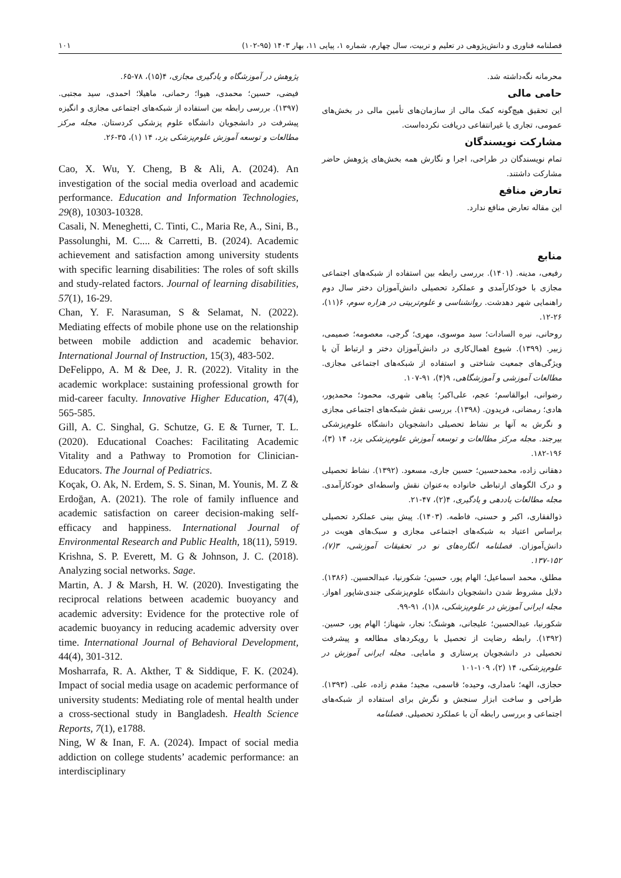فصلنامه فناوری و دانش‌پژوهی در تعلیم و تربیت، سال چهارم، شماره ۱، پیاپی ۱۱، بهار ۱۴۰۳ (۹۵-۱۰۲) ۱۰۱
محرمانه نگه‌داشته شد.
حامی مالی
این تحقیق هیچ‌گونه کمک مالی از سازمان‌های تأمین مالی در بخش‌های عمومی، تجاری یا غیرانتفاعی دریافت نکرده‌است.
مشارکت نویسندگان
تمام نویسندگان در طراحی، اجرا و نگارش همه بخش‌های پژوهش حاضر مشارکت داشتند.
تعارض منافع
این مقاله تعارض منافع ندارد.
منابع
رفیعی، مدینه. (۱۴۰۱). بررسی رابطه بین استفاده از شبکه‌های اجتماعی مجازی با خودکارآمدی و عملکرد تحصیلی دانش‌آموزان دختر سال دوم راهنمایی شهر دهدشت. روانشناسی و علوم‌تربیتی در هزاره سوم، ۶(۱۱)، ۲۶-۱۲.
روحانی، نیره السادات؛ سید موسوی، مهری؛ گرجی، معصومه؛ صمیمی، زبیر. (۱۳۹۹). شیوع اهمال‌کاری در دانش‌آموزان دختر و ارتباط آن با ویژگی‌های جمعیت شناختی و استفاده از شبکه‌های اجتماعی مجازی. مطالعات آموزشی و آموزشگاهی، ۹(۴)، ۹۱-۱۰۷.
رضوانی، ابوالقاسم؛ عجم، علی‌اکبر؛ پناهی شهری، محمود؛ محمدپور، هادی؛ رمضانی، فریدون. (۱۳۹۸). بررسی نقش شبکه‌های اجتماعی مجازی و نگرش به آنها بر نشاط تحصیلی دانشجویان دانشگاه علوم‌پزشکی بیرجند. مجله مرکز مطالعات و توسعه آموزش علوم‌پزشکی یزد، ۱۴ (۳)، ۱۹۶-۱۸۲.
دهقانی زاده، محمدحسین؛ حسین جاری، مسعود. (۱۳۹۲). نشاط تحصیلی و درک الگوهای ارتباطی خانواده به‌عنوان نقش واسطه‌ای خودکارآمدی. مجله مطالعات یاددهی و یادگیری، ۴(۲)، ۴۷-۲۱.
ذوالفقاری، اکبر و حسنی، فاطمه. (۱۴۰۳). پیش بینی عملکرد تحصیلی براساس اعتیاد به شبکه‌های اجتماعی مجازی و سبک‌های هویت در دانش‌آموزان. فصلنامه انگاره‌های نو در تحقیقات آموزشی، ۳(۷)، ۱۵۲-۱۳۷.
مطلق، محمد اسماعیل؛ الهام پور، حسین؛ شکورنیا، عبدالحسین. (۱۳۸۶). دلایل مشروط شدن دانشجویان دانشگاه علوم‌پزشکی جندی‌شاپور اهواز. مجله ایرانی آموزش در علوم‌پزشکی، ۸(۱)، ۹۱-۹۹.
شکورنیا، عبدالحسین؛ علیجانی، هوشنگ؛ نجار، شهناز؛ الهام پور، حسین. (۱۳۹۲). رابطه رضایت از تحصیل با رویکردهای مطالعه و پیشرفت تحصیلی در دانشجویان پرستاری و مامایی. مجله ایرانی آموزش در علوم‌پزشکی، ۱۴ (۲)، ۱۰۹-۱۰۱
حجازی، الهه؛ نامداری، وحیده؛ قاسمی، مجید؛ مقدم زاده، علی. (۱۳۹۳). طراحی و ساخت ابزار سنجش و نگرش برای استفاده از شبکه‌های اجتماعی و بررسی رابطه آن با عملکرد تحصیلی. فصلنامه
پژوهش در آموزشگاه و یادگیری مجازی، ۴(۱۵)، ۷۸-۶۵.
فیضی، حسین؛ محمدی، هیوا؛ رحمانی، ماهیلا؛ احمدی، سید مجتبی. (۱۳۹۷). بررسی رابطه بین استفاده از شبکه‌های اجتماعی مجازی و انگیزه پیشرفت در دانشجویان دانشگاه علوم پزشکی کردستان. مجله مرکز مطالعات و توسعه آموزش علوم‌پزشکی یزد، ۱۴ (۱)، ۳۵-۲۶.
Cao, X. Wu, Y. Cheng, B & Ali, A. (2024). An investigation of the social media overload and academic performance. Education and Information Technologies, 29(8), 10303-10328.
Casali, N. Meneghetti, C. Tinti, C., Maria Re, A., Sini, B., Passolunghi, M. C.... & Carretti, B. (2024). Academic achievement and satisfaction among university students with specific learning disabilities: The roles of soft skills and study-related factors. Journal of learning disabilities, 57(1), 16-29.
Chan, Y. F. Narasuman, S & Selamat, N. (2022). Mediating effects of mobile phone use on the relationship between mobile addiction and academic behavior. International Journal of Instruction, 15(3), 483-502.
DeFelippo, A. M & Dee, J. R. (2022). Vitality in the academic workplace: sustaining professional growth for mid-career faculty. Innovative Higher Education, 47(4), 565-585.
Gill, A. C. Singhal, G. Schutze, G. E & Turner, T. L. (2020). Educational Coaches: Facilitating Academic Vitality and a Pathway to Promotion for Clinician-Educators. The Journal of Pediatrics.
Koçak, O. Ak, N. Erdem, S. S. Sinan, M. Younis, M. Z & Erdoğan, A. (2021). The role of family influence and academic satisfaction on career decision-making self-efficacy and happiness. International Journal of Environmental Research and Public Health, 18(11), 5919.
Krishna, S. P. Everett, M. G & Johnson, J. C. (2018). Analyzing social networks. Sage.
Martin, A. J & Marsh, H. W. (2020). Investigating the reciprocal relations between academic buoyancy and academic adversity: Evidence for the protective role of academic buoyancy in reducing academic adversity over time. International Journal of Behavioral Development, 44(4), 301-312.
Mosharrafa, R. A. Akther, T & Siddique, F. K. (2024). Impact of social media usage on academic performance of university students: Mediating role of mental health under a cross-sectional study in Bangladesh. Health Science Reports, 7(1), e1788.
Ning, W & Inan, F. A. (2024). Impact of social media addiction on college students’ academic performance: an interdisciplinary